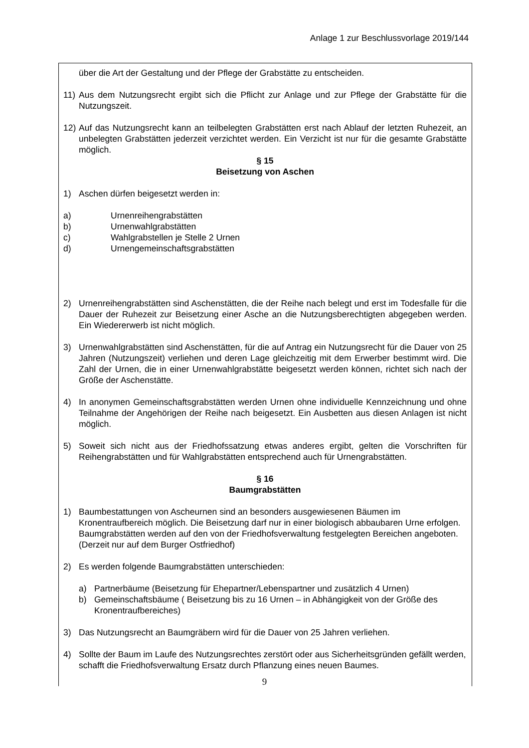Anlage 1 zur Beschlussvorlage 2019/144
über die Art der Gestaltung und der Pflege der Grabstätte zu entscheiden.
11) Aus dem Nutzungsrecht ergibt sich die Pflicht zur Anlage und zur Pflege der Grabstätte für die Nutzungszeit.
12) Auf das Nutzungsrecht kann an teilbelegten Grabstätten erst nach Ablauf der letzten Ruhezeit, an unbelegten Grabstätten jederzeit verzichtet werden. Ein Verzicht ist nur für die gesamte Grabstätte möglich.
§ 15
Beisetzung von Aschen
1) Aschen dürfen beigesetzt werden in:
a) Urnenreihengrabstätten
b) Urnenwahlgrabstätten
c) Wahlgrabstellen je Stelle 2 Urnen
d) Urnengemeinschaftsgrabstätten
2) Urnenreihengrabstätten sind Aschenstätten, die der Reihe nach belegt und erst im Todesfalle für die Dauer der Ruhezeit zur Beisetzung einer Asche an die Nutzungsberechtigten abgegeben werden. Ein Wiedererwerb ist nicht möglich.
3) Urnenwahlgrabstätten sind Aschenstätten, für die auf Antrag ein Nutzungsrecht für die Dauer von 25 Jahren (Nutzungszeit) verliehen und deren Lage gleichzeitig mit dem Erwerber bestimmt wird. Die Zahl der Urnen, die in einer Urnenwahlgrabstätte beigesetzt werden können, richtet sich nach der Größe der Aschenstätte.
4) In anonymen Gemeinschaftsgrabstätten werden Urnen ohne individuelle Kennzeichnung und ohne Teilnahme der Angehörigen der Reihe nach beigesetzt. Ein Ausbetten aus diesen Anlagen ist nicht möglich.
5) Soweit sich nicht aus der Friedhofssatzung etwas anderes ergibt, gelten die Vorschriften für Reihengrabstätten und für Wahlgrabstätten entsprechend auch für Urnengrabstätten.
§ 16
Baumgrabstätten
1) Baumbestattungen von Ascheurnen sind an besonders ausgewiesenen Bäumen im Kronentraufbereich möglich. Die Beisetzung darf nur in einer biologisch abbaubaren Urne erfolgen. Baumgrabstätten werden auf den von der Friedhofsverwaltung festgelegten Bereichen angeboten. (Derzeit nur auf dem Burger Ostfriedhof)
2) Es werden folgende Baumgrabstätten unterschieden:
a) Partnerbäume (Beisetzung für Ehepartner/Lebenspartner und zusätzlich 4 Urnen)
b) Gemeinschaftsbäume ( Beisetzung bis zu 16 Urnen – in Abhängigkeit von der Größe des Kronentraufbereiches)
3) Das Nutzungsrecht an Baumgräbern wird für die Dauer von 25 Jahren verliehen.
4) Sollte der Baum im Laufe des Nutzungsrechtes zerstört oder aus Sicherheitsgründen gefällt werden, schafft die Friedhofsverwaltung Ersatz durch Pflanzung eines neuen Baumes.
9